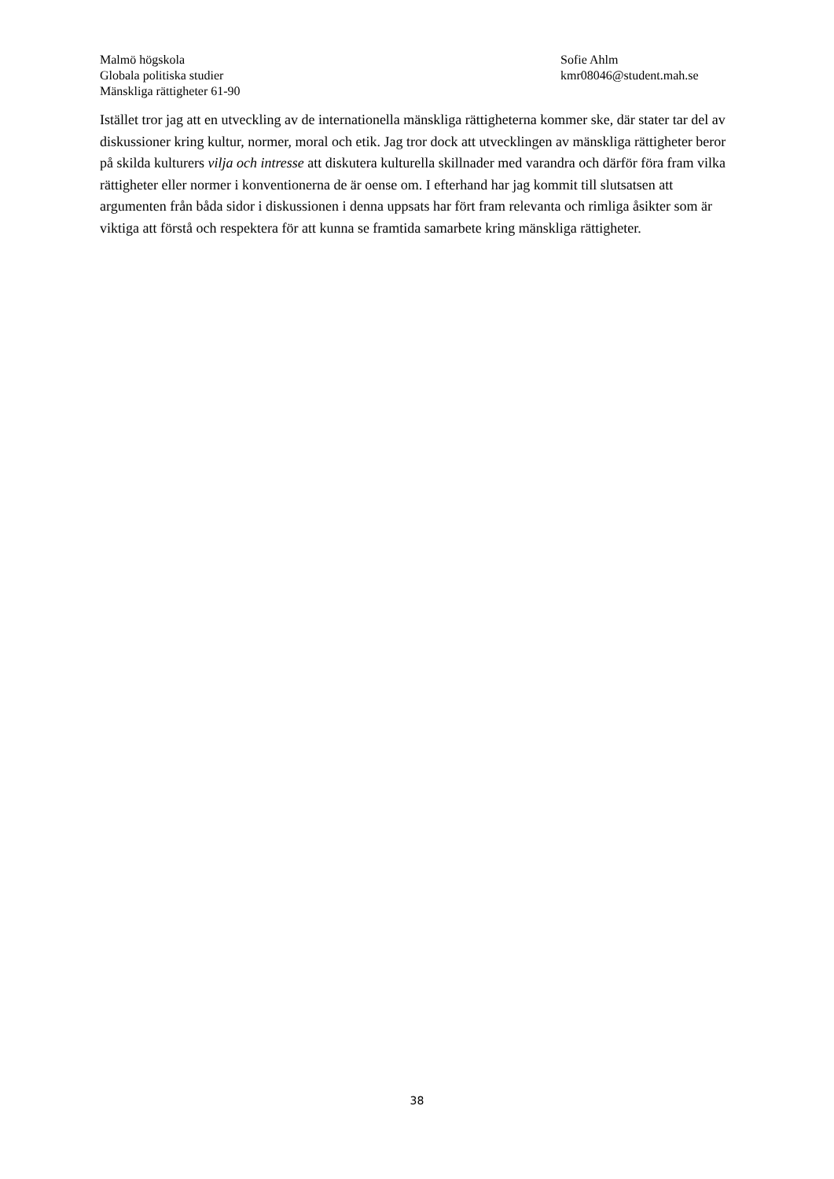Malmö högskola
Globala politiska studier
Mänskliga rättigheter 61-90
Sofie Ahlm
kmr08046@student.mah.se
Istället tror jag att en utveckling av de internationella mänskliga rättigheterna kommer ske, där stater tar del av diskussioner kring kultur, normer, moral och etik. Jag tror dock att utvecklingen av mänskliga rättigheter beror på skilda kulturers vilja och intresse att diskutera kulturella skillnader med varandra och därför föra fram vilka rättigheter eller normer i konventionerna de är oense om. I efterhand har jag kommit till slutsatsen att argumenten från båda sidor i diskussionen i denna uppsats har fört fram relevanta och rimliga åsikter som är viktiga att förstå och respektera för att kunna se framtida samarbete kring mänskliga rättigheter.
38